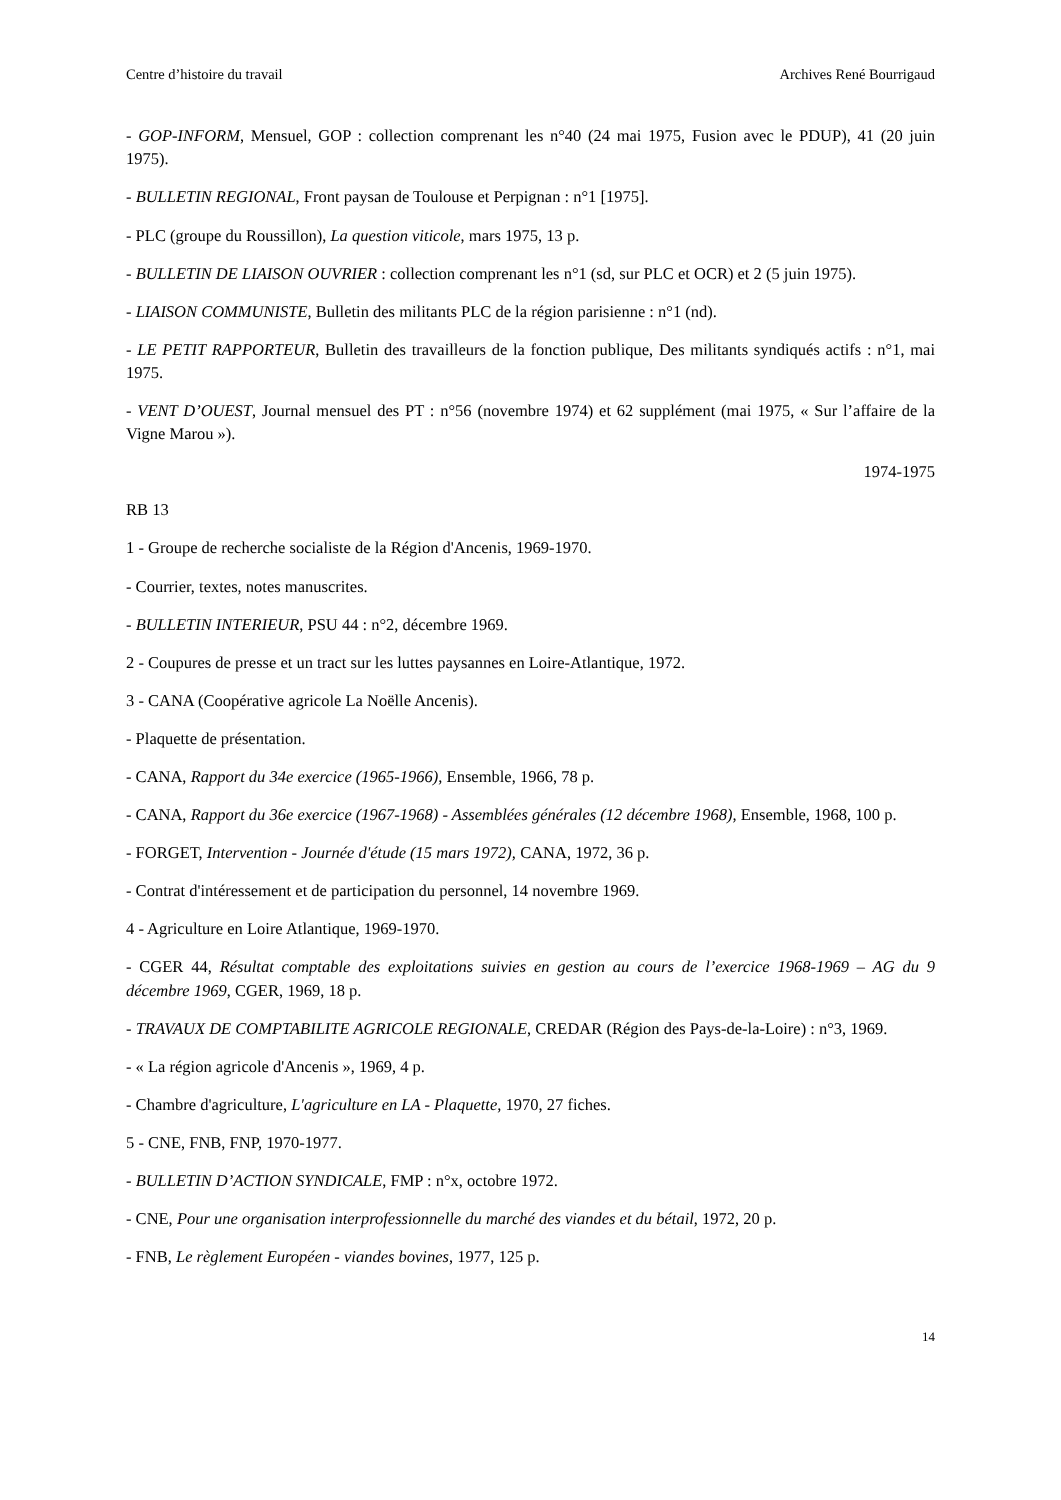Centre d’histoire du travail Archives René Bourrigaud
- GOP-INFORM, Mensuel, GOP : collection comprenant les n°40 (24 mai 1975, Fusion avec le PDUP), 41 (20 juin 1975).
- BULLETIN REGIONAL, Front paysan de Toulouse et Perpignan : n°1 [1975].
- PLC (groupe du Roussillon), La question viticole, mars 1975, 13 p.
- BULLETIN DE LIAISON OUVRIER : collection comprenant les n°1 (sd, sur PLC et OCR) et 2 (5 juin 1975).
- LIAISON COMMUNISTE, Bulletin des militants PLC de la région parisienne : n°1 (nd).
- LE PETIT RAPPORTEUR, Bulletin des travailleurs de la fonction publique, Des militants syndiqués actifs : n°1, mai 1975.
- VENT D’OUEST, Journal mensuel des PT : n°56 (novembre 1974) et 62 supplément (mai 1975, « Sur l’affaire de la Vigne Marou »).
1974-1975
RB 13
1 - Groupe de recherche socialiste de la Région d'Ancenis, 1969-1970.
- Courrier, textes, notes manuscrites.
- BULLETIN INTERIEUR, PSU 44 : n°2, décembre 1969.
2 - Coupures de presse et un tract sur les luttes paysannes en Loire-Atlantique, 1972.
3 - CANA (Coopérative agricole La Noëlle Ancenis).
- Plaquette de présentation.
- CANA, Rapport du 34e exercice (1965-1966), Ensemble, 1966, 78 p.
- CANA, Rapport du 36e exercice (1967-1968) - Assemblées générales (12 décembre 1968), Ensemble, 1968, 100 p.
- FORGET, Intervention - Journée d'étude (15 mars 1972), CANA, 1972, 36 p.
- Contrat d'intéressement et de participation du personnel, 14 novembre 1969.
4 - Agriculture en Loire Atlantique, 1969-1970.
- CGER 44, Résultat comptable des exploitations suivies en gestion au cours de l’exercice 1968-1969 – AG du 9 décembre 1969, CGER, 1969, 18 p.
- TRAVAUX DE COMPTABILITE AGRICOLE REGIONALE, CREDAR (Région des Pays-de-la-Loire) : n°3, 1969.
- « La région agricole d'Ancenis », 1969, 4 p.
- Chambre d'agriculture, L'agriculture en LA - Plaquette, 1970, 27 fiches.
5 - CNE, FNB, FNP, 1970-1977.
- BULLETIN D’ACTION SYNDICALE, FMP : n°x, octobre 1972.
- CNE, Pour une organisation interprofessionnelle du marché des viandes et du bétail, 1972, 20 p.
- FNB, Le règlement Européen - viandes bovines, 1977, 125 p.
14